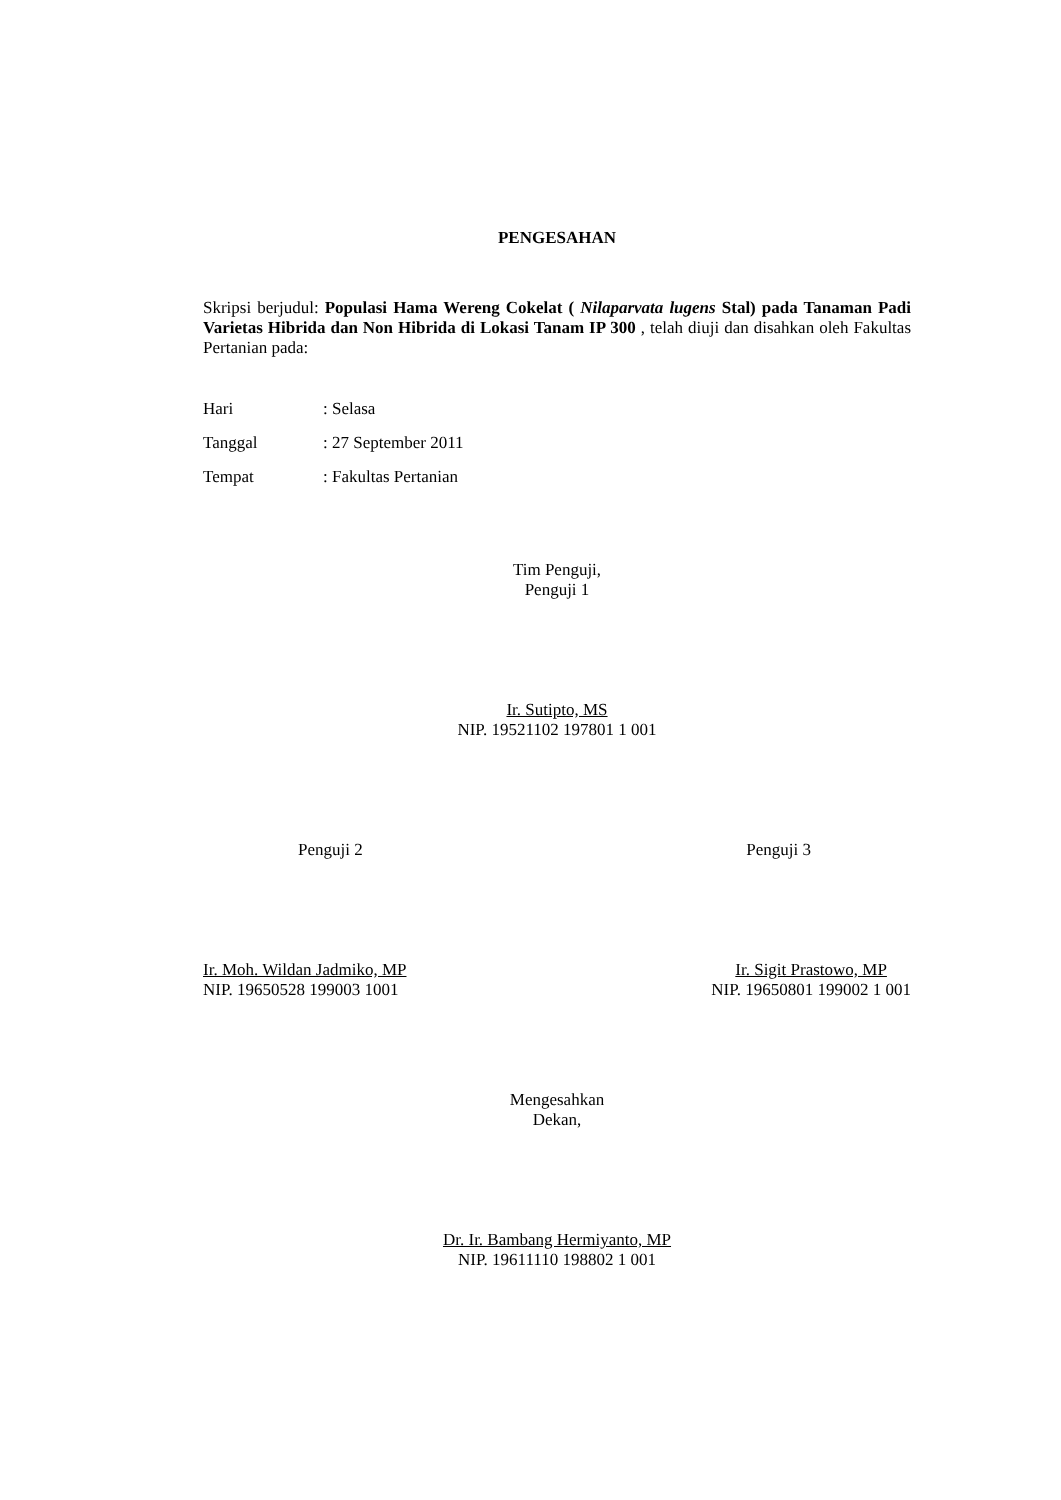PENGESAHAN
Skripsi berjudul: Populasi Hama Wereng Cokelat ( Nilaparvata lugens Stal) pada Tanaman Padi Varietas Hibrida dan Non Hibrida di Lokasi Tanam IP 300 , telah diuji dan disahkan oleh Fakultas Pertanian pada:
| Hari | : Selasa |
| Tanggal | : 27 September 2011 |
| Tempat | : Fakultas Pertanian |
Tim Penguji,
Penguji 1
Ir. Sutipto, MS
NIP. 19521102 197801 1 001
Penguji 2 Penguji 3
Ir. Moh. Wildan Jadmiko, MP
NIP. 19650528 199003 1001
Ir. Sigit Prastowo, MP
NIP. 19650801 199002 1 001
Mengesahkan
Dekan,
Dr. Ir. Bambang Hermiyanto, MP
NIP. 19611110 198802 1 001